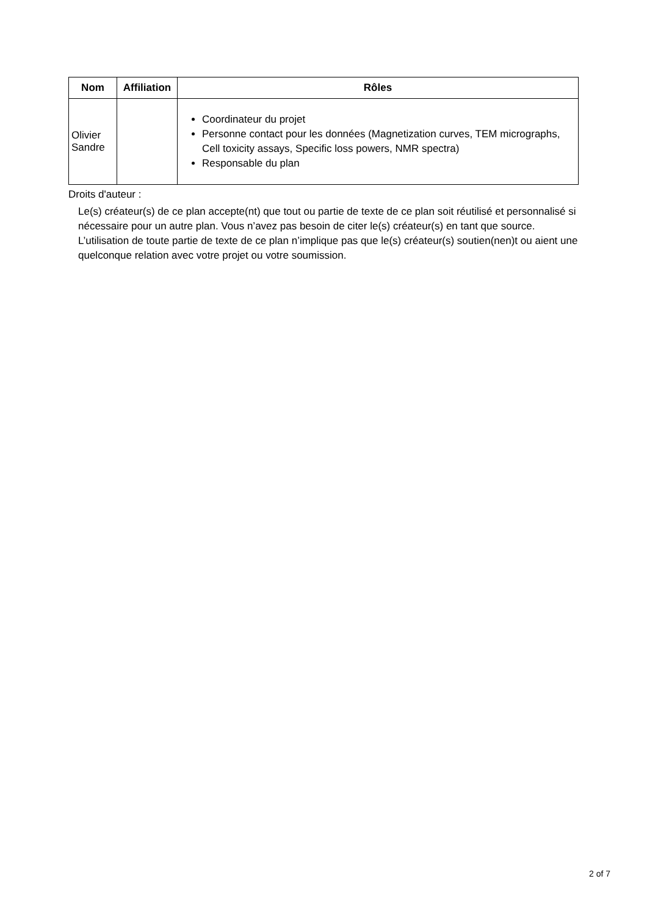| Nom | Affiliation | Rôles |
| --- | --- | --- |
| Olivier Sandre | | Coordinateur du projet Personne contact pour les données (Magnetization curves, TEM micrographs, Cell toxicity assays, Specific loss powers, NMR spectra) Responsable du plan |
Droits d'auteur :
Le(s) créateur(s) de ce plan accepte(nt) que tout ou partie de texte de ce plan soit réutilisé et personnalisé si nécessaire pour un autre plan. Vous n’avez pas besoin de citer le(s) créateur(s) en tant que source. L’utilisation de toute partie de texte de ce plan n’implique pas que le(s) créateur(s) soutien(nen)t ou aient une quelconque relation avec votre projet ou votre soumission.
2 of 7